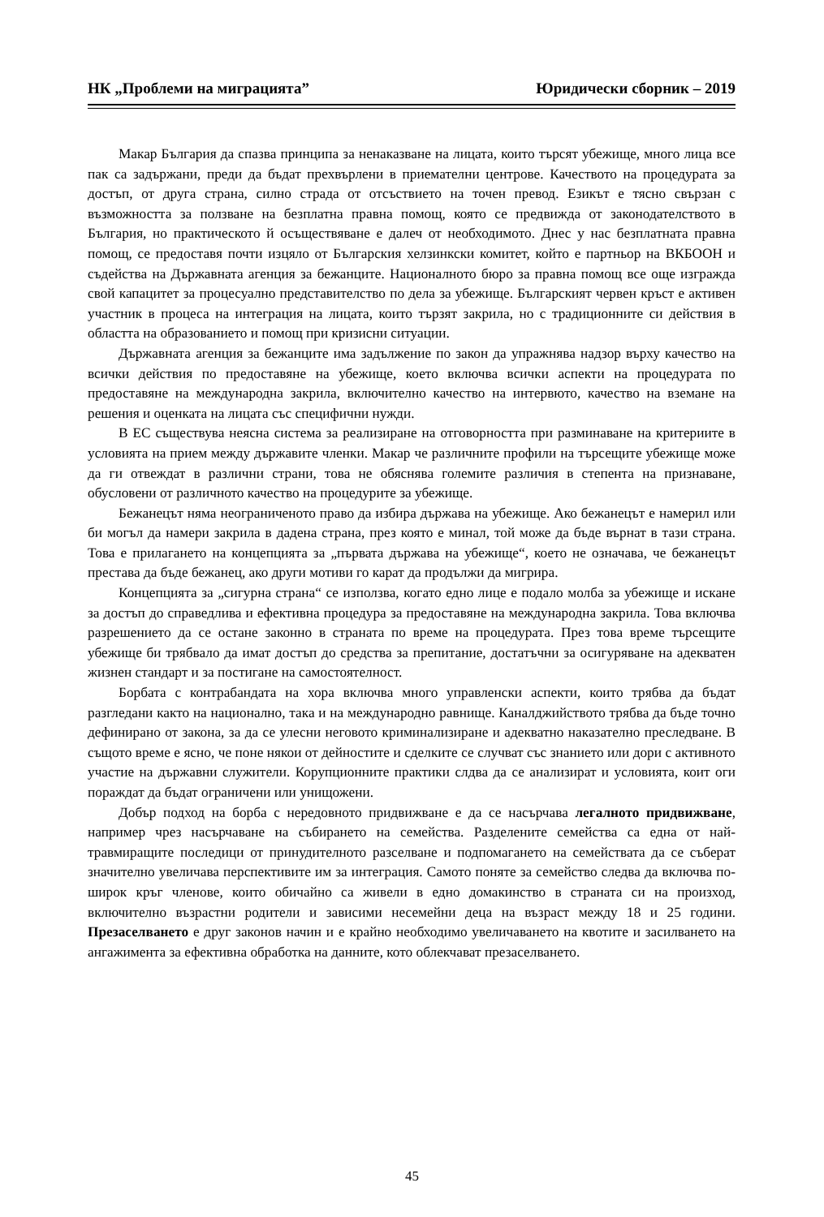НК „Проблеми на миграцията” Юридически сборник – 2019
Макар България да спазва принципа за ненаказване на лицата, които търсят убежище, много лица все пак са задържани, преди да бъдат прехвърлени в приемателни центрове. Качеството на процедурата за достъп, от друга страна, силно страда от отсъствието на точен превод. Езикът е тясно свързан с възможността за ползване на безплатна правна помощ, която се предвижда от законодателството в България, но практическото й осъществяване е далеч от необходимото. Днес у нас безплатната правна помощ, се предоставя почти изцяло от Българския хелзинкски комитет, който е партньор на ВКБООН и съдейства на Държавната агенция за бежанците. Националното бюро за правна помощ все още изгражда свой капацитет за процесуално представителство по дела за убежище. Българският червен кръст е активен участник в процеса на интеграция на лицата, които тързят закрила, но с традиционните си действия в областта на образованието и помощ при кризисни ситуации.
Държавната агенция за бежанците има задължение по закон да упражнява надзор върху качество на всички действия по предоставяне на убежище, което включва всички аспекти на процедурата по предоставяне на международна закрила, включително качество на интервюто, качество на вземане на решения и оценката на лицата със специфични нужди.
В ЕС съществува неясна система за реализиране на отговорността при разминаване на критериите в условията на прием между държавите членки. Макар че различните профили на търсещите убежище може да ги отвеждат в различни страни, това не обяснява големите различия в степента на признаване, обусловени от различното качество на процедурите за убежище.
Бежанецът няма неограниченото право да избира държава на убежище. Ако бежанецът е намерил или би могъл да намери закрила в дадена страна, през която е минал, той може да бъде върнат в тази страна. Това е прилагането на концепцията за „първата държава на убежище“, което не означава, че бежанецът престава да бъде бежанец, ако други мотиви го карат да продължи да мигрира.
Концепцията за „сигурна страна“ се използва, когато едно лице е подало молба за убежище и искане за достъп до справедлива и ефективна процедура за предоставяне на международна закрила. Това включва разрешението да се остане законно в страната по време на процедурата. През това време търсещите убежище би трябвало да имат достъп до средства за препитание, достатъчни за осигуряване на адекватен жизнен стандарт и за постигане на самостоятелност.
Борбата с контрабандата на хора включва много управленски аспекти, които трябва да бъдат разгледани както на национално, така и на международно равнище. Каналджийството трябва да бъде точно дефинирано от закона, за да се улесни неговото криминализиране и адекватно наказателно преследване. В същото време е ясно, че поне някои от дейностите и сделките се случват със знанието или дори с активното участие на държавни служители. Корупционните практики слдва да се анализират и условията, коит оги пораждат да бъдат ограничени или унищожени.
Добър подход на борба с нередовното придвижване е да се насърчава легалното придвижване, например чрез насърчаване на събирането на семейства. Разделените семейства са една от най-травмиращите последици от принудителното разселване и подпомагането на семействата да се съберат значително увеличава перспективите им за интеграция. Самото поняте за семейство следва да включва по-широк кръг членове, които обичайно са живели в едно домакинство в страната си на произход, включително възрастни родители и зависими несемейни деца на възраст между 18 и 25 години. Презаселването е друг законов начин и е крайно необходимо увеличаването на квотите и засилването на ангажимента за ефективна обработка на данните, кото облекчават презаселването.
45